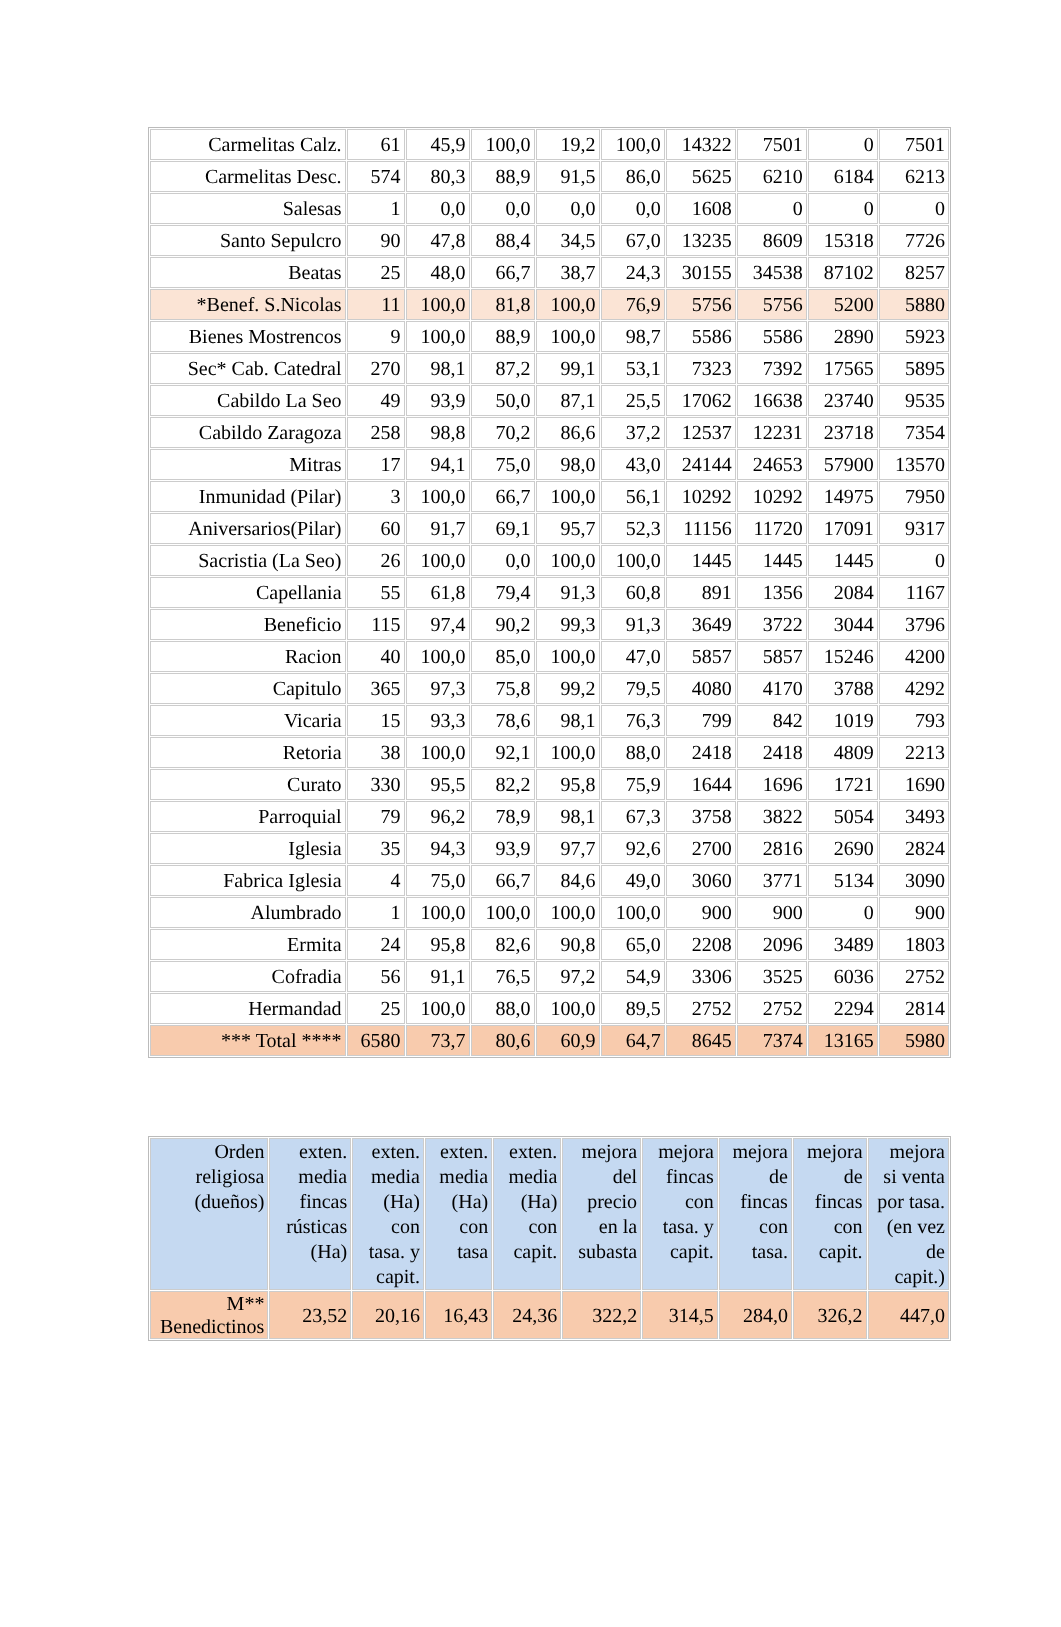| Carmelitas Calz. | 61 | 45,9 | 100,0 | 19,2 | 100,0 | 14322 | 7501 | 0 | 7501 |
| Carmelitas Desc. | 574 | 80,3 | 88,9 | 91,5 | 86,0 | 5625 | 6210 | 6184 | 6213 |
| Salesas | 1 | 0,0 | 0,0 | 0,0 | 0,0 | 1608 | 0 | 0 | 0 |
| Santo Sepulcro | 90 | 47,8 | 88,4 | 34,5 | 67,0 | 13235 | 8609 | 15318 | 7726 |
| Beatas | 25 | 48,0 | 66,7 | 38,7 | 24,3 | 30155 | 34538 | 87102 | 8257 |
| *Benef. S.Nicolas | 11 | 100,0 | 81,8 | 100,0 | 76,9 | 5756 | 5756 | 5200 | 5880 |
| Bienes Mostrencos | 9 | 100,0 | 88,9 | 100,0 | 98,7 | 5586 | 5586 | 2890 | 5923 |
| Sec* Cab. Catedral | 270 | 98,1 | 87,2 | 99,1 | 53,1 | 7323 | 7392 | 17565 | 5895 |
| Cabildo La Seo | 49 | 93,9 | 50,0 | 87,1 | 25,5 | 17062 | 16638 | 23740 | 9535 |
| Cabildo Zaragoza | 258 | 98,8 | 70,2 | 86,6 | 37,2 | 12537 | 12231 | 23718 | 7354 |
| Mitras | 17 | 94,1 | 75,0 | 98,0 | 43,0 | 24144 | 24653 | 57900 | 13570 |
| Inmunidad (Pilar) | 3 | 100,0 | 66,7 | 100,0 | 56,1 | 10292 | 10292 | 14975 | 7950 |
| Aniversarios(Pilar) | 60 | 91,7 | 69,1 | 95,7 | 52,3 | 11156 | 11720 | 17091 | 9317 |
| Sacristia (La Seo) | 26 | 100,0 | 0,0 | 100,0 | 100,0 | 1445 | 1445 | 1445 | 0 |
| Capellania | 55 | 61,8 | 79,4 | 91,3 | 60,8 | 891 | 1356 | 2084 | 1167 |
| Beneficio | 115 | 97,4 | 90,2 | 99,3 | 91,3 | 3649 | 3722 | 3044 | 3796 |
| Racion | 40 | 100,0 | 85,0 | 100,0 | 47,0 | 5857 | 5857 | 15246 | 4200 |
| Capitulo | 365 | 97,3 | 75,8 | 99,2 | 79,5 | 4080 | 4170 | 3788 | 4292 |
| Vicaria | 15 | 93,3 | 78,6 | 98,1 | 76,3 | 799 | 842 | 1019 | 793 |
| Retoria | 38 | 100,0 | 92,1 | 100,0 | 88,0 | 2418 | 2418 | 4809 | 2213 |
| Curato | 330 | 95,5 | 82,2 | 95,8 | 75,9 | 1644 | 1696 | 1721 | 1690 |
| Parroquial | 79 | 96,2 | 78,9 | 98,1 | 67,3 | 3758 | 3822 | 5054 | 3493 |
| Iglesia | 35 | 94,3 | 93,9 | 97,7 | 92,6 | 2700 | 2816 | 2690 | 2824 |
| Fabrica Iglesia | 4 | 75,0 | 66,7 | 84,6 | 49,0 | 3060 | 3771 | 5134 | 3090 |
| Alumbrado | 1 | 100,0 | 100,0 | 100,0 | 100,0 | 900 | 900 | 0 | 900 |
| Ermita | 24 | 95,8 | 82,6 | 90,8 | 65,0 | 2208 | 2096 | 3489 | 1803 |
| Cofradia | 56 | 91,1 | 76,5 | 97,2 | 54,9 | 3306 | 3525 | 6036 | 2752 |
| Hermandad | 25 | 100,0 | 88,0 | 100,0 | 89,5 | 2752 | 2752 | 2294 | 2814 |
| *** Total **** | 6580 | 73,7 | 80,6 | 60,9 | 64,7 | 8645 | 7374 | 13165 | 5980 |
| Orden religiosa (dueños) | exten. media fincas rústicas (Ha) | exten. media (Ha) con tasa. y capit. | exten. media (Ha) con tasa | exten. media (Ha) con capit. | mejora del precio en la subasta | mejora fincas con tasa. y capit. | mejora de fincas con tasa. | mejora de fincas con capit. | mejora si venta por tasa. (en vez de capit.) |
| --- | --- | --- | --- | --- | --- | --- | --- | --- | --- |
| M** Benedictinos | 23,52 | 20,16 | 16,43 | 24,36 | 322,2 | 314,5 | 284,0 | 326,2 | 447,0 |